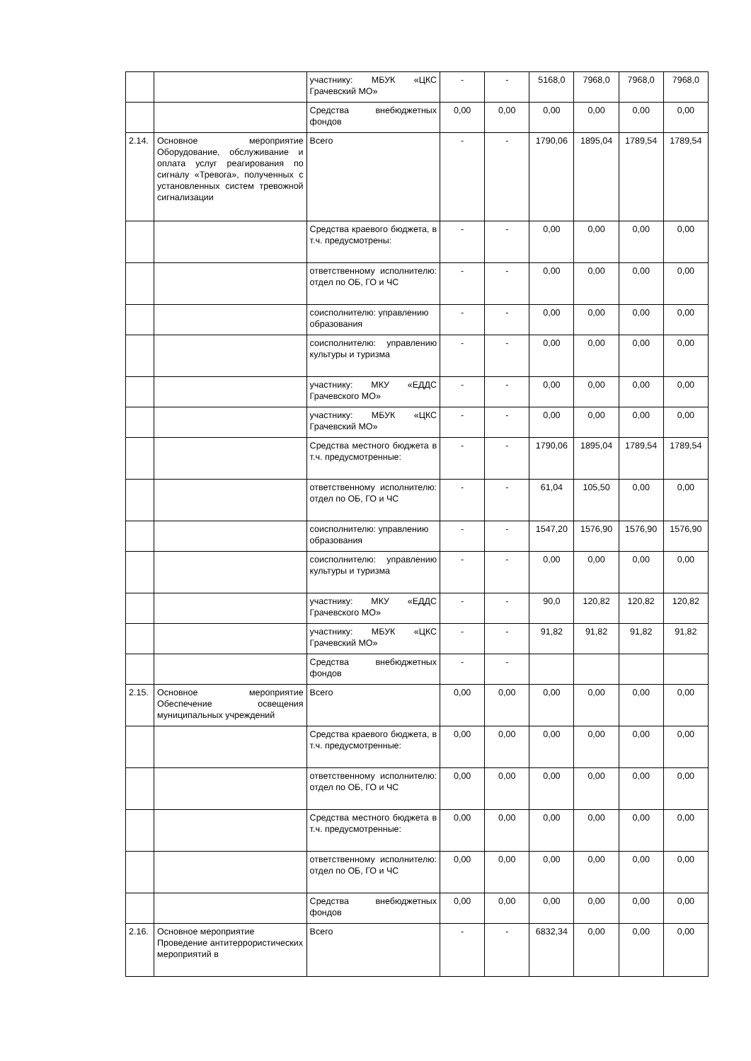| | | участнику: МБУК «ЦКС Грачевский МО» | - | - | 5168,0 | 7968,0 | 7968,0 | 7968,0 |
| | | Средства внебюджетных фондов | 0,00 | 0,00 | 0,00 | 0,00 | 0,00 | 0,00 |
| 2.14. | Основное мероприятие Оборудование, обслуживание и оплата услуг реагирования по сигналу «Тревога», полученных с установленных систем тревожной сигнализации | Всего | - | - | 1790,06 | 1895,04 | 1789,54 | 1789,54 |
| | | Средства краевого бюджета, в т.ч. предусмотрены: | - | - | 0,00 | 0,00 | 0,00 | 0,00 |
| | | ответственному исполнителю: отдел по ОБ, ГО и ЧС | - | - | 0,00 | 0,00 | 0,00 | 0,00 |
| | | соисполнителю: управлению образования | - | - | 0,00 | 0,00 | 0,00 | 0,00 |
| | | соисполнителю: управлению культуры и туризма | - | - | 0,00 | 0,00 | 0,00 | 0,00 |
| | | участнику: МКУ «ЕДДС Грачевского МО» | - | - | 0,00 | 0,00 | 0,00 | 0,00 |
| | | участнику: МБУК «ЦКС Грачевский МО» | - | - | 0,00 | 0,00 | 0,00 | 0,00 |
| | | Средства местного бюджета в т.ч. предусмотренные: | - | - | 1790,06 | 1895,04 | 1789,54 | 1789,54 |
| | | ответственному исполнителю: отдел по ОБ, ГО и ЧС | - | - | 61,04 | 105,50 | 0,00 | 0,00 |
| | | соисполнителю: управлению образования | - | - | 1547,20 | 1576,90 | 1576,90 | 1576,90 |
| | | соисполнителю: управлению культуры и туризма | - | - | 0,00 | 0,00 | 0,00 | 0,00 |
| | | участнику: МКУ «ЕДДС Грачевского МО» | - | - | 90,0 | 120,82 | 120,82 | 120,82 |
| | | участнику: МБУК «ЦКС Грачевский МО» | - | - | 91,82 | 91,82 | 91,82 | 91,82 |
| | | Средства внебюджетных фондов | - | - | | | | |
| 2.15. | Основное мероприятие Обеспечение освещения муниципальных учреждений | Всего | 0,00 | 0,00 | 0,00 | 0,00 | 0,00 | 0,00 |
| | | Средства краевого бюджета, в т.ч. предусмотренные: | 0,00 | 0,00 | 0,00 | 0,00 | 0,00 | 0,00 |
| | | ответственному исполнителю: отдел по ОБ, ГО и ЧС | 0,00 | 0,00 | 0,00 | 0,00 | 0,00 | 0,00 |
| | | Средства местного бюджета в т.ч. предусмотренные: | 0,00 | 0,00 | 0,00 | 0,00 | 0,00 | 0,00 |
| | | ответственному исполнителю: отдел по ОБ, ГО и ЧС | 0,00 | 0,00 | 0,00 | 0,00 | 0,00 | 0,00 |
| | | Средства внебюджетных фондов | 0,00 | 0,00 | 0,00 | 0,00 | 0,00 | 0,00 |
| 2.16. | Основное мероприятие Проведение антитеррористических мероприятий в | Всего | - | - | 6832,34 | 0,00 | 0,00 | 0,00 |